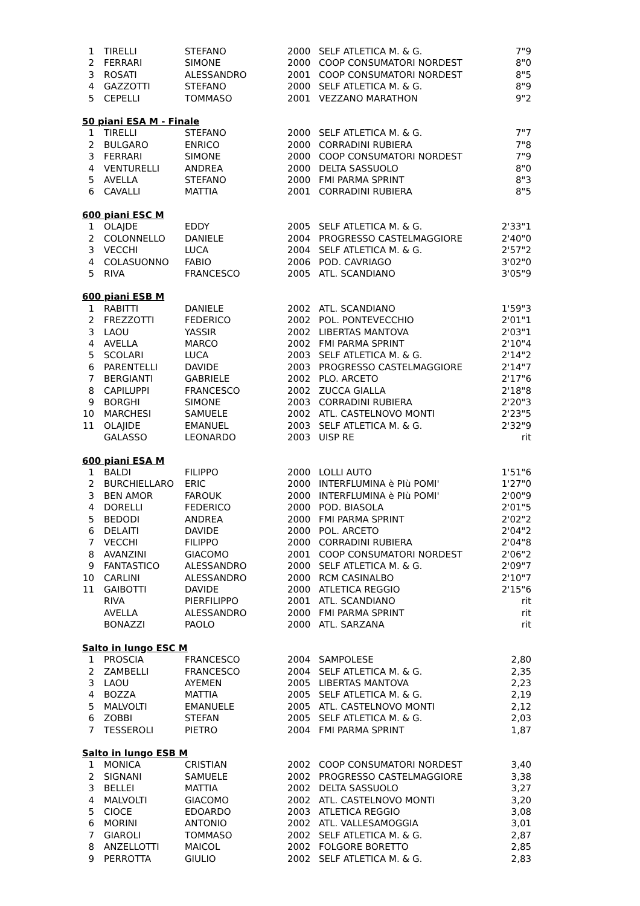| 1 | TIRELLI | STEFANO | 2000 | SELF ATLETICA M. & G. | 7"9 |
| 2 | FERRARI | SIMONE | 2000 | COOP CONSUMATORI NORDEST | 8"0 |
| 3 | ROSATI | ALESSANDRO | 2001 | COOP CONSUMATORI NORDEST | 8"5 |
| 4 | GAZZOTTI | STEFANO | 2000 | SELF ATLETICA M. & G. | 8"9 |
| 5 | CEPELLI | TOMMASO | 2001 | VEZZANO MARATHON | 9"2 |
| 50 piani ESA M - Finale | | | | | |
| 1 | TIRELLI | STEFANO | 2000 | SELF ATLETICA M. & G. | 7"7 |
| 2 | BULGARO | ENRICO | 2000 | CORRADINI RUBIERA | 7"8 |
| 3 | FERRARI | SIMONE | 2000 | COOP CONSUMATORI NORDEST | 7"9 |
| 4 | VENTURELLI | ANDREA | 2000 | DELTA SASSUOLO | 8"0 |
| 5 | AVELLA | STEFANO | 2000 | FMI PARMA SPRINT | 8"3 |
| 6 | CAVALLI | MATTIA | 2001 | CORRADINI RUBIERA | 8"5 |
| 600 piani ESC M | | | | | |
| 1 | OLAJDE | EDDY | 2005 | SELF ATLETICA M. & G. | 2'33"1 |
| 2 | COLONNELLO | DANIELE | 2004 | PROGRESSO CASTELMAGGIORE | 2'40"0 |
| 3 | VECCHI | LUCA | 2004 | SELF ATLETICA M. & G. | 2'57"2 |
| 4 | COLASUONNO | FABIO | 2006 | POD. CAVRIAGO | 3'02"0 |
| 5 | RIVA | FRANCESCO | 2005 | ATL. SCANDIANO | 3'05"9 |
| 600 piani ESB M | | | | | |
| 1 | RABITTI | DANIELE | 2002 | ATL. SCANDIANO | 1'59"3 |
| 2 | FREZZOTTI | FEDERICO | 2002 | POL. PONTEVECCHIO | 2'01"1 |
| 3 | LAOU | YASSIR | 2002 | LIBERTAS MANTOVA | 2'03"1 |
| 4 | AVELLA | MARCO | 2002 | FMI PARMA SPRINT | 2'10"4 |
| 5 | SCOLARI | LUCA | 2003 | SELF ATLETICA M. & G. | 2'14"2 |
| 6 | PARENTELLI | DAVIDE | 2003 | PROGRESSO CASTELMAGGIORE | 2'14"7 |
| 7 | BERGIANTI | GABRIELE | 2002 | PLO. ARCETO | 2'17"6 |
| 8 | CAPILUPPI | FRANCESCO | 2002 | ZUCCA GIALLA | 2'18"8 |
| 9 | BORGHI | SIMONE | 2003 | CORRADINI RUBIERA | 2'20"3 |
| 10 | MARCHESI | SAMUELE | 2002 | ATL. CASTELNOVO MONTI | 2'23"5 |
| 11 | OLAJIDE | EMANUEL | 2003 | SELF ATLETICA M. & G. | 2'32"9 |
| | GALASSO | LEONARDO | 2003 | UISP RE | rit |
| 600 piani ESA M | | | | | |
| 1 | BALDI | FILIPPO | 2000 | LOLLI AUTO | 1'51"6 |
| 2 | BURCHIELLARO | ERIC | 2000 | INTERFLUMINA è PIù POMI' | 1'27"0 |
| 3 | BEN AMOR | FAROUK | 2000 | INTERFLUMINA è PIù POMI' | 2'00"9 |
| 4 | DORELLI | FEDERICO | 2000 | POD. BIASOLA | 2'01"5 |
| 5 | BEDODI | ANDREA | 2000 | FMI PARMA SPRINT | 2'02"2 |
| 6 | DELAITI | DAVIDE | 2000 | POL. ARCETO | 2'04"2 |
| 7 | VECCHI | FILIPPO | 2000 | CORRADINI RUBIERA | 2'04"8 |
| 8 | AVANZINI | GIACOMO | 2001 | COOP CONSUMATORI NORDEST | 2'06"2 |
| 9 | FANTASTICO | ALESSANDRO | 2000 | SELF ATLETICA M. & G. | 2'09"7 |
| 10 | CARLINI | ALESSANDRO | 2000 | RCM CASINALBO | 2'10"7 |
| 11 | GAIBOTTI | DAVIDE | 2000 | ATLETICA REGGIO | 2'15"6 |
| | RIVA | PIERFILIPPO | 2001 | ATL. SCANDIANO | rit |
| | AVELLA | ALESSANDRO | 2000 | FMI PARMA SPRINT | rit |
| | BONAZZI | PAOLO | 2000 | ATL. SARZANA | rit |
| Salto in lungo ESC M | | | | | |
| 1 | PROSCIA | FRANCESCO | 2004 | SAMPOLESE | 2,80 |
| 2 | ZAMBELLI | FRANCESCO | 2004 | SELF ATLETICA M. & G. | 2,35 |
| 3 | LAOU | AYEMEN | 2005 | LIBERTAS MANTOVA | 2,23 |
| 4 | BOZZA | MATTIA | 2005 | SELF ATLETICA M. & G. | 2,19 |
| 5 | MALVOLTI | EMANUELE | 2005 | ATL. CASTELNOVO MONTI | 2,12 |
| 6 | ZOBBI | STEFAN | 2005 | SELF ATLETICA M. & G. | 2,03 |
| 7 | TESSEROLI | PIETRO | 2004 | FMI PARMA SPRINT | 1,87 |
| Salto in lungo ESB M | | | | | |
| 1 | MONICA | CRISTIAN | 2002 | COOP CONSUMATORI NORDEST | 3,40 |
| 2 | SIGNANI | SAMUELE | 2002 | PROGRESSO CASTELMAGGIORE | 3,38 |
| 3 | BELLEI | MATTIA | 2002 | DELTA SASSUOLO | 3,27 |
| 4 | MALVOLTI | GIACOMO | 2002 | ATL. CASTELNOVO MONTI | 3,20 |
| 5 | CIOCE | EDOARDO | 2003 | ATLETICA REGGIO | 3,08 |
| 6 | MORINI | ANTONIO | 2002 | ATL. VALLESAMOGGIA | 3,01 |
| 7 | GIAROLI | TOMMASO | 2002 | SELF ATLETICA M. & G. | 2,87 |
| 8 | ANZELLOTTI | MAICOL | 2002 | FOLGORE BORETTO | 2,85 |
| 9 | PERROTTA | GIULIO | 2002 | SELF ATLETICA M. & G. | 2,83 |